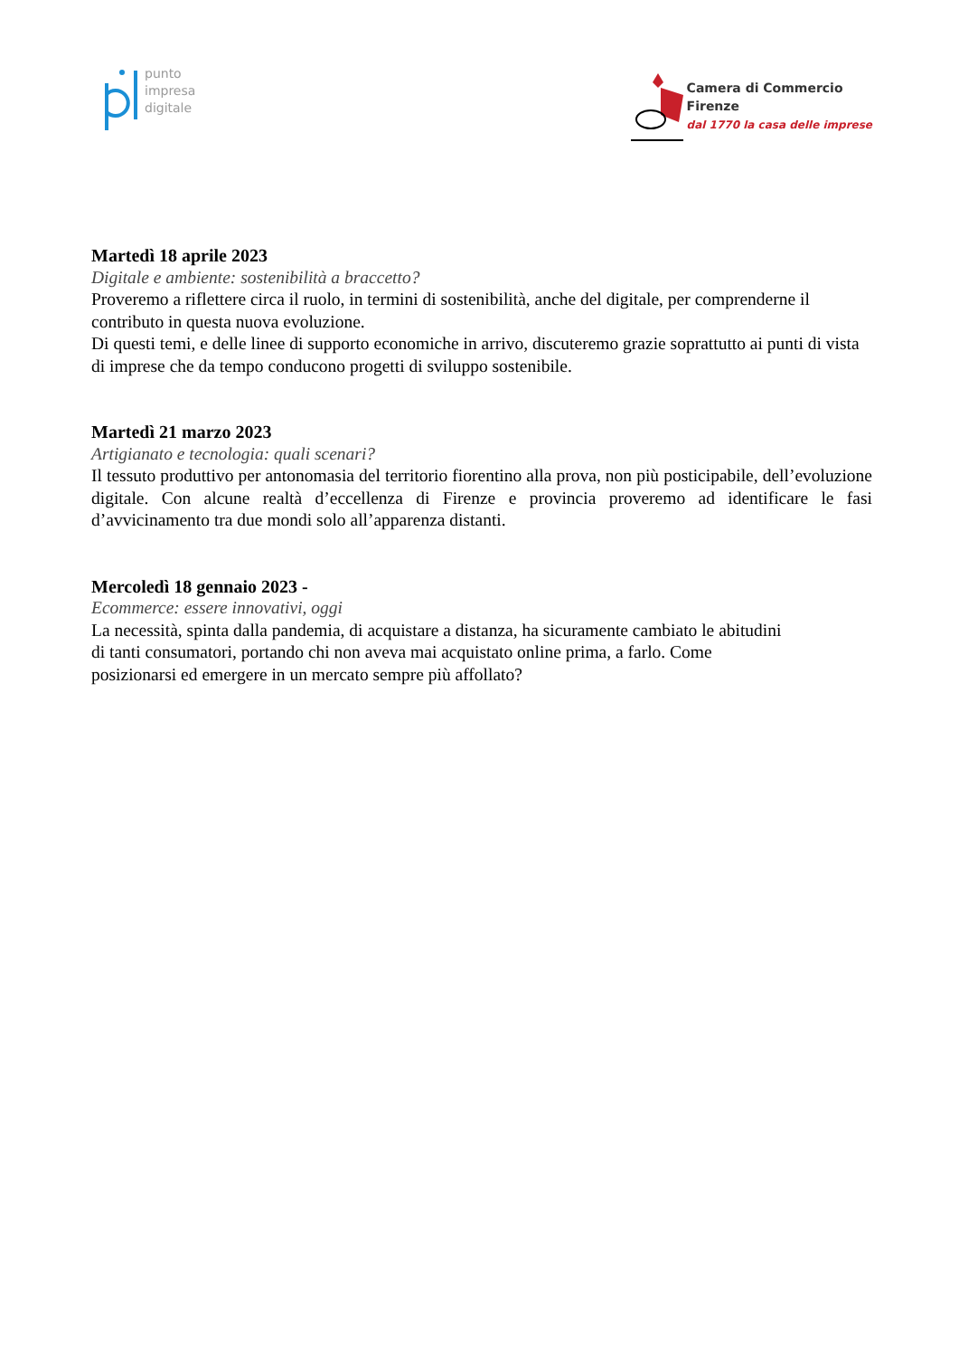punto
impresa
digitale
Camera di Commercio
Firenze
dal 1770 la casa delle imprese
Martedì 18 aprile 2023
Digitale e ambiente: sostenibilità a braccetto?
Proveremo a riflettere circa il ruolo, in termini di sostenibilità, anche del digitale, per comprenderne il contributo in questa nuova evoluzione.
Di questi temi, e delle linee di supporto economiche in arrivo, discuteremo grazie soprattutto ai punti di vista di imprese che da tempo conducono progetti di sviluppo sostenibile.
Martedì 21 marzo 2023
Artigianato e tecnologia: quali scenari?
Il tessuto produttivo per antonomasia del territorio fiorentino alla prova, non più posticipabile, dell’evoluzione digitale. Con alcune realtà d’eccellenza di Firenze e provincia proveremo ad identificare le fasi d’avvicinamento tra due mondi solo all’apparenza distanti.
Mercoledì 18 gennaio 2023 -
Ecommerce: essere innovativi, oggi
La necessità, spinta dalla pandemia, di acquistare a distanza, ha sicuramente cambiato le abitudini
di tanti consumatori, portando chi non aveva mai acquistato online prima, a farlo. Come
posizionarsi ed emergere in un mercato sempre più affollato?